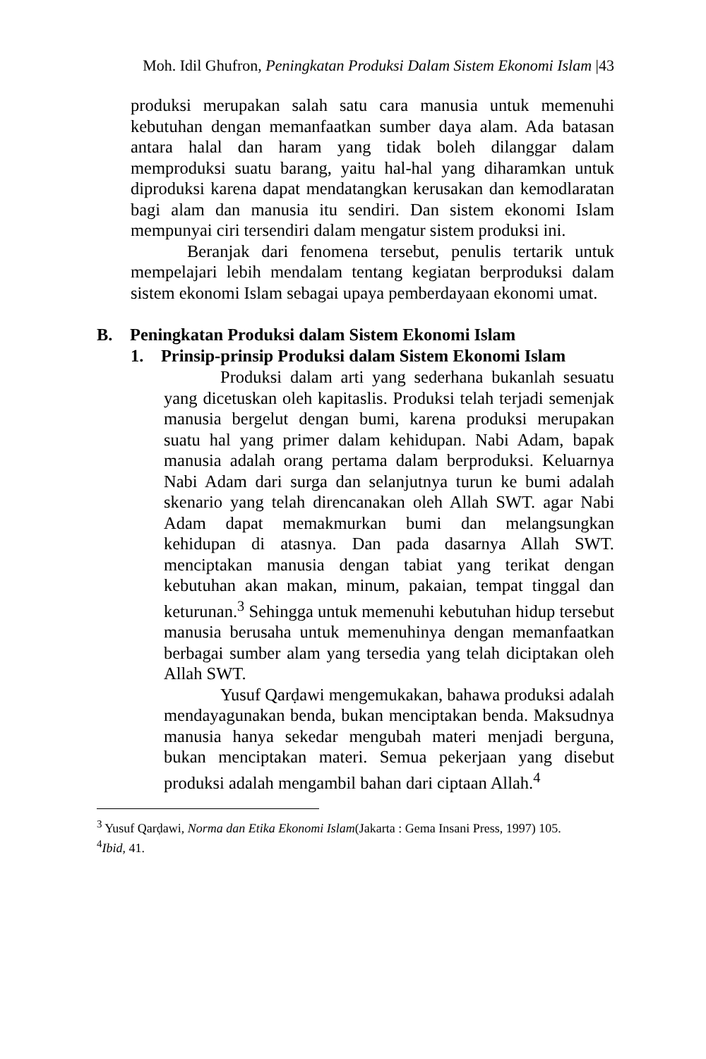Moh. Idil Ghufron, Peningkatan Produksi Dalam Sistem Ekonomi Islam |43
produksi merupakan salah satu cara manusia untuk memenuhi kebutuhan dengan memanfaatkan sumber daya alam. Ada batasan antara halal dan haram yang tidak boleh dilanggar dalam memproduksi suatu barang, yaitu hal-hal yang diharamkan untuk diproduksi karena dapat mendatangkan kerusakan dan kemodlaratan bagi alam dan manusia itu sendiri. Dan sistem ekonomi Islam mempunyai ciri tersendiri dalam mengatur sistem produksi ini.
Beranjak dari fenomena tersebut, penulis tertarik untuk mempelajari lebih mendalam tentang kegiatan berproduksi dalam sistem ekonomi Islam sebagai upaya pemberdayaan ekonomi umat.
B. Peningkatan Produksi dalam Sistem Ekonomi Islam
1. Prinsip-prinsip Produksi dalam Sistem Ekonomi Islam
Produksi dalam arti yang sederhana bukanlah sesuatu yang dicetuskan oleh kapitaslis. Produksi telah terjadi semenjak manusia bergelut dengan bumi, karena produksi merupakan suatu hal yang primer dalam kehidupan. Nabi Adam, bapak manusia adalah orang pertama dalam berproduksi. Keluarnya Nabi Adam dari surga dan selanjutnya turun ke bumi adalah skenario yang telah direncanakan oleh Allah SWT. agar Nabi Adam dapat memakmurkan bumi dan melangsungkan kehidupan di atasnya. Dan pada dasarnya Allah SWT. menciptakan manusia dengan tabiat yang terikat dengan kebutuhan akan makan, minum, pakaian, tempat tinggal dan keturunan.<sup>3</sup> Sehingga untuk memenuhi kebutuhan hidup tersebut manusia berusaha untuk memenuhinya dengan memanfaatkan berbagai sumber alam yang tersedia yang telah diciptakan oleh Allah SWT.
Yusuf Qarḍawi mengemukakan, bahawa produksi adalah mendayagunakan benda, bukan menciptakan benda. Maksudnya manusia hanya sekedar mengubah materi menjadi berguna, bukan menciptakan materi. Semua pekerjaan yang disebut produksi adalah mengambil bahan dari ciptaan Allah.<sup>4</sup>
<sup>3</sup> Yusuf Qarḍawi, Norma dan Etika Ekonomi Islam(Jakarta : Gema Insani Press, 1997) 105.
<sup>4</sup> Ibid, 41.